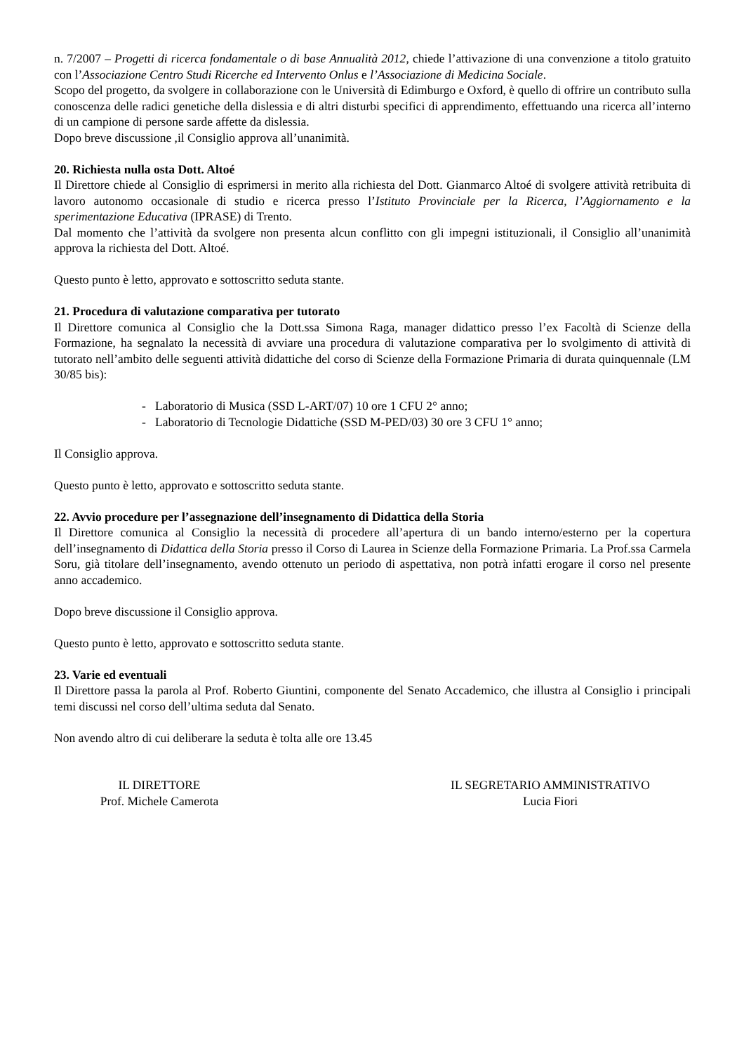n. 7/2007 – Progetti di ricerca fondamentale o di base Annualità 2012, chiede l’attivazione di una convenzione a titolo gratuito con l’Associazione Centro Studi Ricerche ed Intervento Onlus e l’Associazione di Medicina Sociale.
Scopo del progetto, da svolgere in collaborazione con le Università di Edimburgo e Oxford, è quello di offrire un contributo sulla conoscenza delle radici genetiche della dislessia e di altri disturbi specifici di apprendimento, effettuando una ricerca all’interno di un campione di persone sarde affette da dislessia.
Dopo breve discussione ,il Consiglio approva all’unanimità.
20. Richiesta nulla osta Dott. Altoé
Il Direttore chiede al Consiglio di esprimersi in merito alla richiesta del Dott. Gianmarco Altoé di svolgere attività retribuita di lavoro autonomo occasionale di studio e ricerca presso l’Istituto Provinciale per la Ricerca, l’Aggiornamento e la sperimentazione Educativa (IPRASE) di Trento.
Dal momento che l’attività da svolgere non presenta alcun conflitto con gli impegni istituzionali, il Consiglio all’unanimità approva la richiesta del Dott. Altoé.
Questo punto è letto, approvato e sottoscritto seduta stante.
21. Procedura di valutazione comparativa per tutorato
Il Direttore comunica al Consiglio che la Dott.ssa Simona Raga, manager didattico presso l’ex Facoltà di Scienze della Formazione, ha segnalato la necessità di avviare una procedura di valutazione comparativa per lo svolgimento di attività di tutorato nell’ambito delle seguenti attività didattiche del corso di Scienze della Formazione Primaria di durata quinquennale (LM 30/85 bis):
- Laboratorio di Musica (SSD L-ART/07) 10 ore 1 CFU 2° anno;
- Laboratorio di Tecnologie Didattiche (SSD M-PED/03) 30 ore 3 CFU 1° anno;
Il Consiglio approva.
Questo punto è letto, approvato e sottoscritto seduta stante.
22. Avvio procedure per l’assegnazione dell’insegnamento di Didattica della Storia
Il Direttore comunica al Consiglio la necessità di procedere all’apertura di un bando interno/esterno per la copertura dell’insegnamento di Didattica della Storia presso il Corso di Laurea in Scienze della Formazione Primaria. La Prof.ssa Carmela Soru, già titolare dell’insegnamento, avendo ottenuto un periodo di aspettativa, non potrà infatti erogare il corso nel presente anno accademico.
Dopo breve discussione il Consiglio approva.
Questo punto è letto, approvato e sottoscritto seduta stante.
23. Varie ed eventuali
Il Direttore passa la parola al Prof. Roberto Giuntini, componente del Senato Accademico, che illustra al Consiglio i principali temi discussi nel corso dell’ultima seduta dal Senato.
Non avendo altro di cui deliberare la seduta è tolta alle ore 13.45
IL DIRETTORE
Prof. Michele Camerota
IL SEGRETARIO AMMINISTRATIVO
Lucia Fiori